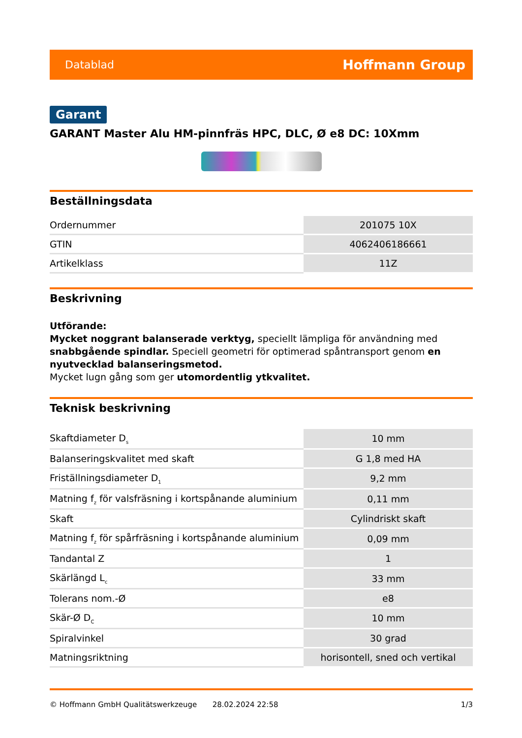Datablad Hoffmann Group
Garant
GARANT Master Alu HM-pinnfräs HPC, DLC, Ø e8 DC: 10Xmm
Beställningsdata
| Ordernummer | 201075 10X |
| GTIN | 4062406186661 |
| Artikelklass | 11Z |
Beskrivning
Utförande:
Mycket noggrant balanserade verktyg, speciellt lämpliga för användning med snabbgående spindlar. Speciell geometri för optimerad spåntransport genom en nyutvecklad balanseringsmetod.
Mycket lugn gång som ger utomordentlig ytkvalitet.
Teknisk beskrivning
| Skaftdiameter D<sub>s</sub> | 10 mm |
| Balanseringskvalitet med skaft | G 1,8 med HA |
| Friställningsdiameter D<sub>1</sub> | 9,2 mm |
| Matning f<sub>z</sub> för valsfräsning i kortspånande aluminium | 0,11 mm |
| Skaft | Cylindriskt skaft |
| Matning f<sub>z</sub> för spårfräsning i kortspånande aluminium | 0,09 mm |
| Tandantal Z | 1 |
| Skärlängd L<sub>c</sub> | 33 mm |
| Tolerans nom.-Ø | e8 |
| Skär-Ø D<sub>C</sub> | 10 mm |
| Spiralvinkel | 30 grad |
| Matningsriktning | horisontell, sned och vertikal |
© Hoffmann GmbH Qualitätswerkzeuge 28.02.2024 22:58 1/3